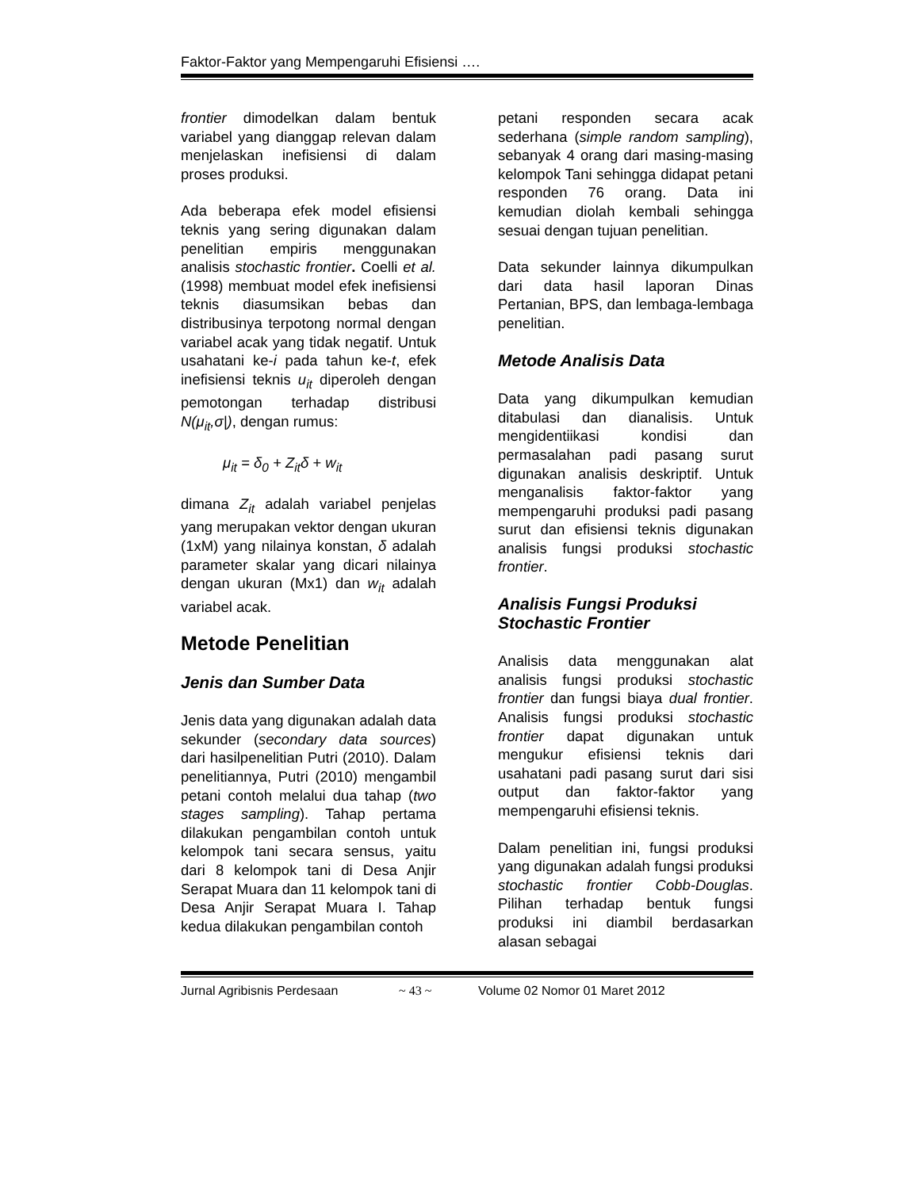Faktor-Faktor yang Mempengaruhi Efisiensi ….
frontier dimodelkan dalam bentuk variabel yang dianggap relevan dalam menjelaskan inefisiensi di dalam proses produksi.
Ada beberapa efek model efisiensi teknis yang sering digunakan dalam penelitian empiris menggunakan analisis stochastic frontier. Coelli et al. (1998) membuat model efek inefisiensi teknis diasumsikan bebas dan distribusinya terpotong normal dengan variabel acak yang tidak negatif. Untuk usahatani ke-i pada tahun ke-t, efek inefisiensi teknis u<sub>it</sub> diperoleh dengan pemotongan terhadap distribusi N(μ<sub>it</sub>,σ|), dengan rumus:
μ<sub>it</sub> = δ<sub>0</sub> + Z<sub>it</sub>δ + w<sub>it</sub>
dimana Z<sub>it</sub> adalah variabel penjelas yang merupakan vektor dengan ukuran (1xM) yang nilainya konstan, δ adalah parameter skalar yang dicari nilainya dengan ukuran (Mx1) dan w<sub>it</sub> adalah variabel acak.
Metode Penelitian
Jenis dan Sumber Data
Jenis data yang digunakan adalah data sekunder (secondary data sources) dari hasilpenelitian Putri (2010). Dalam penelitiannya, Putri (2010) mengambil petani contoh melalui dua tahap (two stages sampling). Tahap pertama dilakukan pengambilan contoh untuk kelompok tani secara sensus, yaitu dari 8 kelompok tani di Desa Anjir Serapat Muara dan 11 kelompok tani di Desa Anjir Serapat Muara I. Tahap kedua dilakukan pengambilan contoh
petani responden secara acak sederhana (simple random sampling), sebanyak 4 orang dari masing-masing kelompok Tani sehingga didapat petani responden 76 orang. Data ini kemudian diolah kembali sehingga sesuai dengan tujuan penelitian.
Data sekunder lainnya dikumpulkan dari data hasil laporan Dinas Pertanian, BPS, dan lembaga-lembaga penelitian.
Metode Analisis Data
Data yang dikumpulkan kemudian ditabulasi dan dianalisis. Untuk mengidentiikasi kondisi dan permasalahan padi pasang surut digunakan analisis deskriptif. Untuk menganalisis faktor-faktor yang mempengaruhi produksi padi pasang surut dan efisiensi teknis digunakan analisis fungsi produksi stochastic frontier.
Analisis Fungsi Produksi Stochastic Frontier
Analisis data menggunakan alat analisis fungsi produksi stochastic frontier dan fungsi biaya dual frontier. Analisis fungsi produksi stochastic frontier dapat digunakan untuk mengukur efisiensi teknis dari usahatani padi pasang surut dari sisi output dan faktor-faktor yang mempengaruhi efisiensi teknis.
Dalam penelitian ini, fungsi produksi yang digunakan adalah fungsi produksi stochastic frontier Cobb-Douglas. Pilihan terhadap bentuk fungsi produksi ini diambil berdasarkan alasan sebagai
Jurnal Agribisnis Perdesaan ~ 43 ~ Volume 02 Nomor 01 Maret 2012